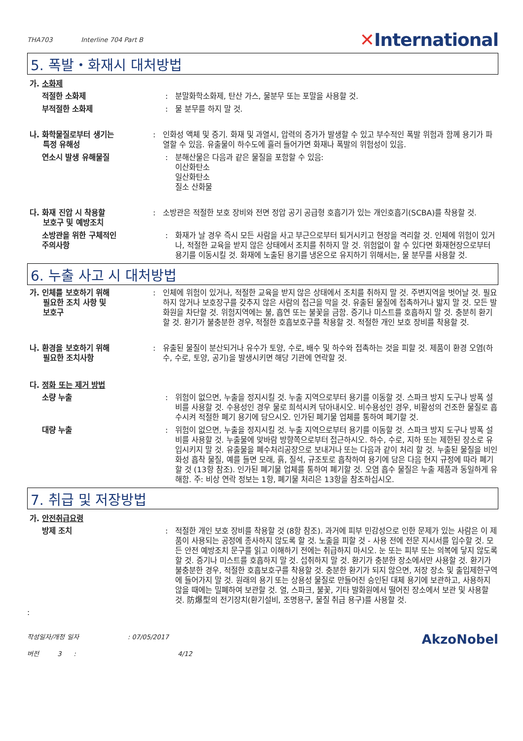THA703 Interline 704 Part B
✕International
5. 폭발・화재시 대처방법
가. 소화제
적절한 소화제 : 분말화학소화제, 탄산 가스, 물분무 또는 포말을 사용할 것.
부적절한 소화제 : 물 분무를 하지 말 것.
나. 화학물질로부터 생기는
특정 유해성
: 인화성 액체 및 증기. 화재 및 과열시, 압력의 증가가 발생할 수 있고 부수적인 폭발 위험과 함께 용기가 파열할 수 있음. 유출물이 하수도에 흘러 들어가면 화재나 폭발의 위험성이 있음.
연소시 발생 유해물질 : 분해산물은 다음과 같은 물질을 포함할 수 있음:
이산화탄소
일산화탄소
질소 산화물
다. 화재 진압 시 착용할
보호구 및 예방조치
: 소방관은 적절한 보호 장비와 전면 정압 공기 공급형 호흡기가 있는 개인호흡기(SCBA)를 착용할 것.
소방관을 위한 구체적인
주의사항
: 화재가 날 경우 즉시 모든 사람을 사고 부근으로부터 퇴거시키고 현장을 격리할 것. 인체에 위험이 있거나, 적절한 교육을 받지 않은 상태에서 조치를 취하지 말 것. 위험없이 할 수 있다면 화재현장으로부터 용기를 이동시킬 것. 화재에 노출된 용기를 냉온으로 유지하기 위해서는, 물 분무를 사용할 것.
6. 누출 사고 시 대처방법
가. 인체를 보호하기 위해
필요한 조치 사항 및
보호구
: 인체에 위험이 있거나, 적절한 교육을 받지 않은 상태에서 조치를 취하지 말 것. 주변지역을 벗어날 것. 필요하지 않거나 보호장구를 갖추지 않은 사람의 접근을 막을 것. 유출된 물질에 접촉하거나 밟지 말 것. 모든 발화원을 차단할 것. 위험지역에는 불, 흡연 또는 불꽃을 금함. 증기나 미스트를 호흡하지 말 것. 충분히 환기할 것. 환기가 불충분한 경우, 적절한 호흡보호구를 착용할 것. 적절한 개인 보호 장비를 착용할 것.
나. 환경을 보호하기 위해
필요한 조치사항
: 유출된 물질이 분산되거나 유수가 토양, 수로, 배수 및 하수와 접촉하는 것을 피할 것. 제품이 환경 오염(하수, 수로, 토양, 공기)을 발생시키면 해당 기관에 연락할 것.
다. 정화 또는 제거 방법
소량 누출 : 위험이 없으면, 누출을 정지시킬 것. 누출 지역으로부터 용기를 이동할 것. 스파크 방지 도구나 방폭 설비를 사용할 것. 수용성인 경우 물로 희석시켜 닦아내시오. 비수용성인 경우, 비활성의 건조한 물질로 흡수시켜 적절한 폐기 용기에 담으시오. 인가된 폐기물 업체를 통하여 폐기할 것.
대량 누출 : 위험이 없으면, 누출을 정지시킬 것. 누출 지역으로부터 용기를 이동할 것. 스파크 방지 도구나 방폭 설비를 사용할 것. 누출물에 맞바람 방향쪽으로부터 접근하시오. 하수, 수로, 지하 또는 제한된 장소로 유입시키지 말 것. 유출물을 폐수처리공장으로 보내거나 또는 다음과 같이 처리 할 것. 누출된 물질을 비인화성 흡착 물질, 예를 들면 모래, 흙, 질석, 규조토로 흡착하여 용기에 담은 다음 현지 규정에 따라 폐기할 것 (13항 참조). 인가된 폐기물 업체를 통하여 폐기할 것. 오염 흡수 물질은 누출 제품과 동일하게 유해함. 주: 비상 연락 정보는 1항, 폐기물 처리은 13항을 참조하십시오.
7. 취급 및 저장방법
가. 안전취급요령
방제 조치 : 적절한 개인 보호 장비를 착용할 것 (8항 참조). 과거에 피부 민감성으로 인한 문제가 있는 사람은 이 제품이 사용되는 공정에 종사하지 않도록 할 것. 노출을 피할 것 - 사용 전에 전문 지시서를 입수할 것. 모든 안전 예방조치 문구를 읽고 이해하기 전에는 취급하지 마시오. 눈 또는 피부 또는 의복에 닿지 않도록 할 것. 증기나 미스트를 호흡하지 말 것. 섭취하지 말 것. 환기가 충분한 장소에서만 사용할 것. 환기가 불충분한 경우, 적절한 호흡보호구를 착용할 것. 충분한 환기가 되지 않으면, 저장 장소 및 출입제한구역에 들어가지 말 것. 원래의 용기 또는 상용성 물질로 만들어진 승인된 대체 용기에 보관하고, 사용하지 않을 때에는 밀폐하여 보관할 것. 열, 스파크, 불꽃, 기타 발화원에서 떨어진 장소에서 보관 및 사용할 것. 防爆型의 전기장치(환기설비, 조명용구, 물질 취급 용구)를 사용할 것.
:
작성일자/개정 일자 : 07/05/2017
버전 3 : 4/12
AkzoNobel